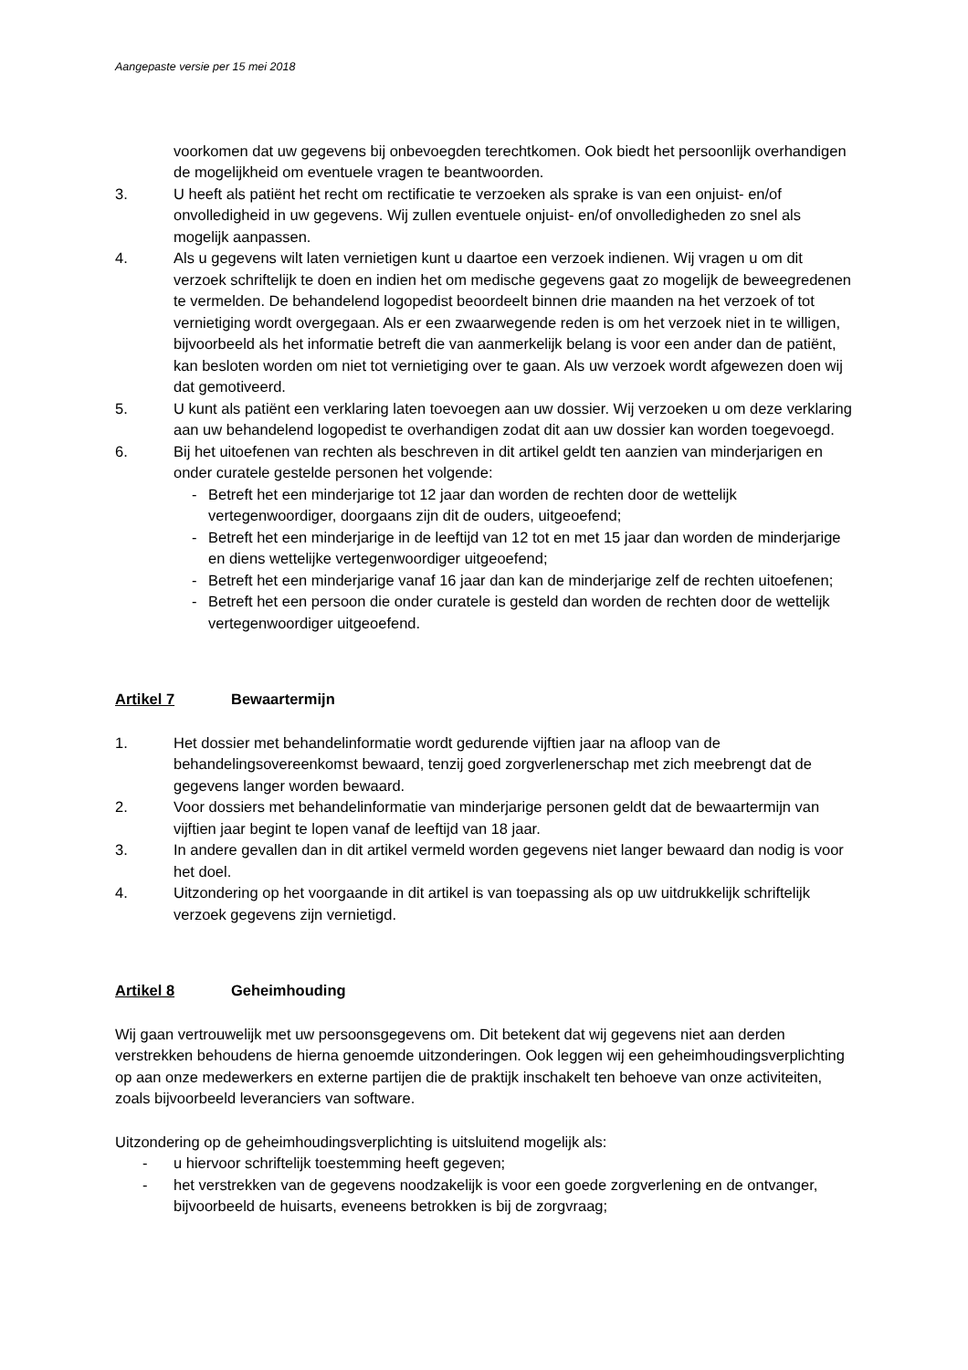Aangepaste versie per 15 mei 2018
voorkomen dat uw gegevens bij onbevoegden terechtkomen. Ook biedt het persoonlijk overhandigen de mogelijkheid om eventuele vragen te beantwoorden.
3. U heeft als patiënt het recht om rectificatie te verzoeken als sprake is van een onjuist- en/of onvolledigheid in uw gegevens. Wij zullen eventuele onjuist- en/of onvolledigheden zo snel als mogelijk aanpassen.
4. Als u gegevens wilt laten vernietigen kunt u daartoe een verzoek indienen. Wij vragen u om dit verzoek schriftelijk te doen en indien het om medische gegevens gaat zo mogelijk de beweegredenen te vermelden. De behandelend logopedist beoordeelt binnen drie maanden na het verzoek of tot vernietiging wordt overgegaan. Als er een zwaarwegende reden is om het verzoek niet in te willigen, bijvoorbeeld als het informatie betreft die van aanmerkelijk belang is voor een ander dan de patiënt, kan besloten worden om niet tot vernietiging over te gaan. Als uw verzoek wordt afgewezen doen wij dat gemotiveerd.
5. U kunt als patiënt een verklaring laten toevoegen aan uw dossier. Wij verzoeken u om deze verklaring aan uw behandelend logopedist te overhandigen zodat dit aan uw dossier kan worden toegevoegd.
6. Bij het uitoefenen van rechten als beschreven in dit artikel geldt ten aanzien van minderjarigen en onder curatele gestelde personen het volgende:
- Betreft het een minderjarige tot 12 jaar dan worden de rechten door de wettelijk vertegenwoordiger, doorgaans zijn dit de ouders, uitgeoefend;
- Betreft het een minderjarige in de leeftijd van 12 tot en met 15 jaar dan worden de minderjarige en diens wettelijke vertegenwoordiger uitgeoefend;
- Betreft het een minderjarige vanaf 16 jaar dan kan de minderjarige zelf de rechten uitoefenen;
- Betreft het een persoon die onder curatele is gesteld dan worden de rechten door de wettelijk vertegenwoordiger uitgeoefend.
Artikel 7 Bewaartermijn
1. Het dossier met behandelinformatie wordt gedurende vijftien jaar na afloop van de behandelingsovereenkomst bewaard, tenzij goed zorgverlenerschap met zich meebrengt dat de gegevens langer worden bewaard.
2. Voor dossiers met behandelinformatie van minderjarige personen geldt dat de bewaartermijn van vijftien jaar begint te lopen vanaf de leeftijd van 18 jaar.
3. In andere gevallen dan in dit artikel vermeld worden gegevens niet langer bewaard dan nodig is voor het doel.
4. Uitzondering op het voorgaande in dit artikel is van toepassing als op uw uitdrukkelijk schriftelijk verzoek gegevens zijn vernietigd.
Artikel 8 Geheimhouding
Wij gaan vertrouwelijk met uw persoonsgegevens om. Dit betekent dat wij gegevens niet aan derden verstrekken behoudens de hierna genoemde uitzonderingen. Ook leggen wij een geheimhoudingsverplichting op aan onze medewerkers en externe partijen die de praktijk inschakelt ten behoeve van onze activiteiten, zoals bijvoorbeeld leveranciers van software.
Uitzondering op de geheimhoudingsverplichting is uitsluitend mogelijk als:
- u hiervoor schriftelijk toestemming heeft gegeven;
- het verstrekken van de gegevens noodzakelijk is voor een goede zorgverlening en de ontvanger, bijvoorbeeld de huisarts, eveneens betrokken is bij de zorgvraag;